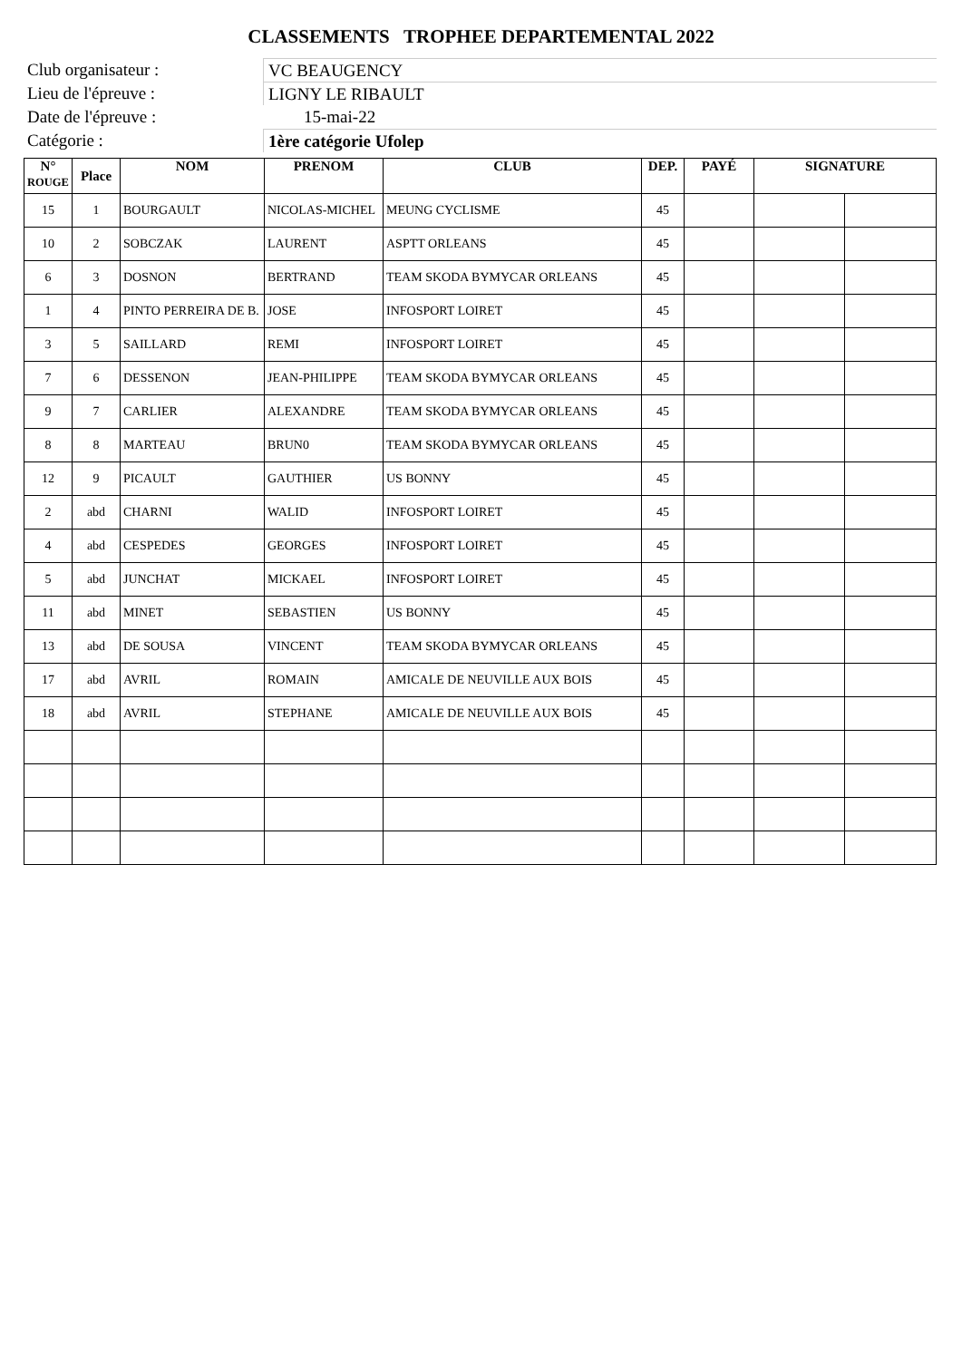CLASSEMENTS TROPHEE DEPARTEMENTAL 2022
Club organisateur : VC BEAUGENCY
Lieu de l'épreuve : LIGNY LE RIBAULT
Date de l'épreuve : 15-mai-22
Catégorie : 1ère catégorie Ufolep
| N° ROUGE | Place | NOM | PRENOM | CLUB | DEP. | PAYÉ | SIGNATURE | |
| --- | --- | --- | --- | --- | --- | --- | --- | --- |
| 15 | 1 | BOURGAULT | NICOLAS-MICHEL | MEUNG CYCLISME | 45 | | | |
| 10 | 2 | SOBCZAK | LAURENT | ASPTT ORLEANS | 45 | | | |
| 6 | 3 | DOSNON | BERTRAND | TEAM SKODA BYMYCAR ORLEANS | 45 | | | |
| 1 | 4 | PINTO PERREIRA DE B. | JOSE | INFOSPORT LOIRET | 45 | | | |
| 3 | 5 | SAILLARD | REMI | INFOSPORT LOIRET | 45 | | | |
| 7 | 6 | DESSENON | JEAN-PHILIPPE | TEAM SKODA BYMYCAR ORLEANS | 45 | | | |
| 9 | 7 | CARLIER | ALEXANDRE | TEAM SKODA BYMYCAR ORLEANS | 45 | | | |
| 8 | 8 | MARTEAU | BRUN0 | TEAM SKODA BYMYCAR ORLEANS | 45 | | | |
| 12 | 9 | PICAULT | GAUTHIER | US BONNY | 45 | | | |
| 2 | abd | CHARNI | WALID | INFOSPORT LOIRET | 45 | | | |
| 4 | abd | CESPEDES | GEORGES | INFOSPORT LOIRET | 45 | | | |
| 5 | abd | JUNCHAT | MICKAEL | INFOSPORT LOIRET | 45 | | | |
| 11 | abd | MINET | SEBASTIEN | US BONNY | 45 | | | |
| 13 | abd | DE SOUSA | VINCENT | TEAM SKODA BYMYCAR ORLEANS | 45 | | | |
| 17 | abd | AVRIL | ROMAIN | AMICALE DE NEUVILLE AUX BOIS | 45 | | | |
| 18 | abd | AVRIL | STEPHANE | AMICALE DE NEUVILLE AUX BOIS | 45 | | | |